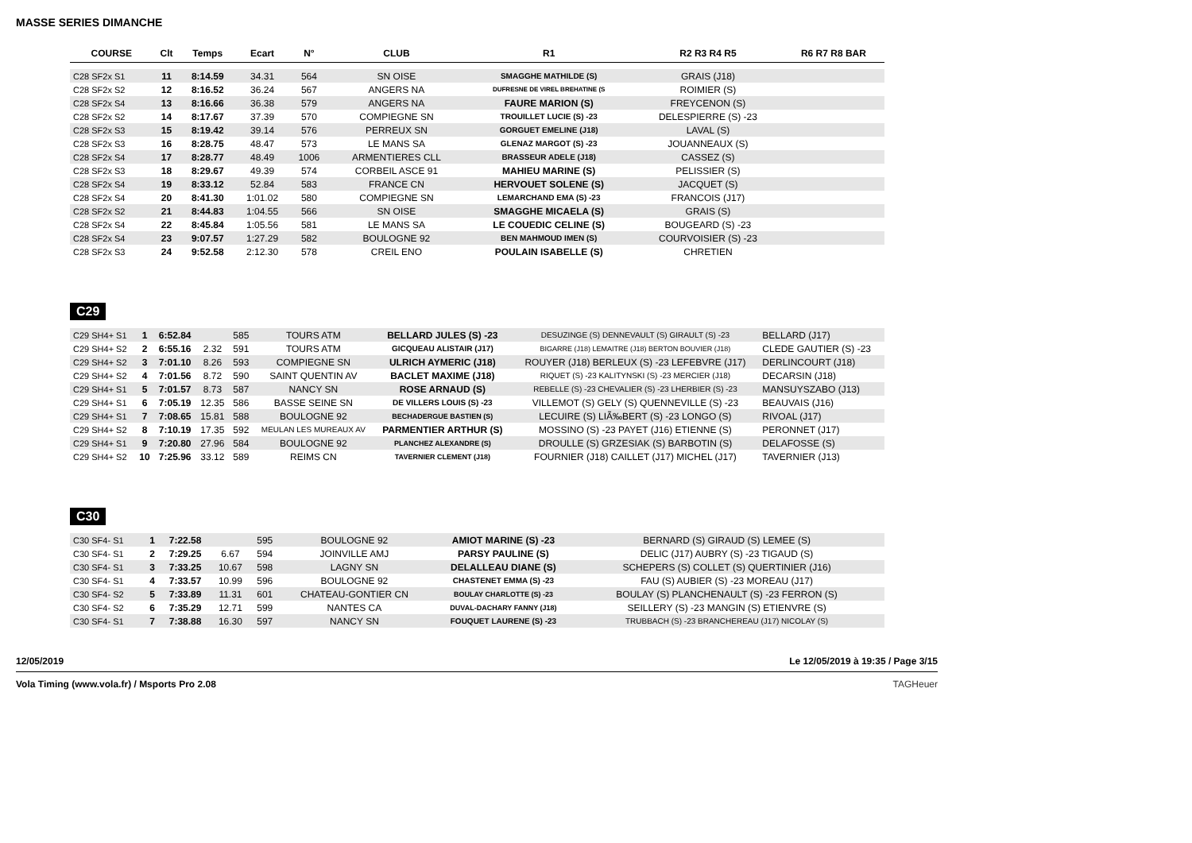MASSE SERIES DIMANCHE
| COURSE | Clt | Temps | Ecart | N° | CLUB | R1 | R2 R3 R4 R5 | R6 R7 R8 BAR |
| --- | --- | --- | --- | --- | --- | --- | --- | --- |
| C28 SF2x S1 | 11 | 8:14.59 | 34.31 | 564 | SN OISE | SMAGGHE MATHILDE (S) | GRAIS (J18) | |
| C28 SF2x S2 | 12 | 8:16.52 | 36.24 | 567 | ANGERS NA | DUFRESNE DE VIREL BREHATINE (S | ROIMIER (S) | |
| C28 SF2x S4 | 13 | 8:16.66 | 36.38 | 579 | ANGERS NA | FAURE MARION (S) | FREYCENON (S) | |
| C28 SF2x S2 | 14 | 8:17.67 | 37.39 | 570 | COMPIEGNE SN | TROUILLET LUCIE (S) -23 | DELESPIERRE (S) -23 | |
| C28 SF2x S3 | 15 | 8:19.42 | 39.14 | 576 | PERREUX SN | GORGUET EMELINE (J18) | LAVAL (S) | |
| C28 SF2x S3 | 16 | 8:28.75 | 48.47 | 573 | LE MANS SA | GLENAZ MARGOT (S) -23 | JOUANNEAUX (S) | |
| C28 SF2x S4 | 17 | 8:28.77 | 48.49 | 1006 | ARMENTIERES CLL | BRASSEUR ADELE (J18) | CASSEZ (S) | |
| C28 SF2x S3 | 18 | 8:29.67 | 49.39 | 574 | CORBEIL ASCE 91 | MAHIEU MARINE (S) | PELISSIER (S) | |
| C28 SF2x S4 | 19 | 8:33.12 | 52.84 | 583 | FRANCE CN | HERVOUET SOLENE (S) | JACQUET (S) | |
| C28 SF2x S4 | 20 | 8:41.30 | 1:01.02 | 580 | COMPIEGNE SN | LEMARCHAND EMA (S) -23 | FRANCOIS (J17) | |
| C28 SF2x S2 | 21 | 8:44.83 | 1:04.55 | 566 | SN OISE | SMAGGHE MICAELA (S) | GRAIS (S) | |
| C28 SF2x S4 | 22 | 8:45.84 | 1:05.56 | 581 | LE MANS SA | LE COUEDIC CELINE (S) | BOUGEARD (S) -23 | |
| C28 SF2x S4 | 23 | 9:07.57 | 1:27.29 | 582 | BOULOGNE 92 | BEN MAHMOUD IMEN (S) | COURVOISIER (S) -23 | |
| C28 SF2x S3 | 24 | 9:52.58 | 2:12.30 | 578 | CREIL ENO | POULAIN ISABELLE (S) | CHRETIEN | |
C29
| C29 SH4+ S1 | 1 | 6:52.84 | | 585 | TOURS ATM | BELLARD JULES (S) -23 | DESUZINGE (S) DENNEVAULT (S) GIRAULT (S) -23 | BELLARD (J17) |
| C29 SH4+ S2 | 2 | 6:55.16 | 2.32 | 591 | TOURS ATM | GICQUEAU ALISTAIR (J17) | BIGARRE (J18) LEMAITRE (J18) BERTON BOUVIER (J18) | CLEDE GAUTIER (S) -23 |
| C29 SH4+ S2 | 3 | 7:01.10 | 8.26 | 593 | COMPIEGNE SN | ULRICH AYMERIC (J18) | ROUYER (J18) BERLEUX (S) -23 LEFEBVRE (J17) | DERLINCOURT (J18) |
| C29 SH4+ S2 | 4 | 7:01.56 | 8.72 | 590 | SAINT QUENTIN AV | BACLET MAXIME (J18) | RIQUET (S) -23 KALITYNSKI (S) -23 MERCIER (J18) | DECARSIN (J18) |
| C29 SH4+ S1 | 5 | 7:01.57 | 8.73 | 587 | NANCY SN | ROSE ARNAUD (S) | REBELLE (S) -23 CHEVALIER (S) -23 LHERBIER (S) -23 | MANSUYSZABO (J13) |
| C29 SH4+ S1 | 6 | 7:05.19 | 12.35 | 586 | BASSE SEINE SN | DE VILLERS LOUIS (S) -23 | VILLEMOT (S) GELY (S) QUENNEVILLE (S) -23 | BEAUVAIS (J16) |
| C29 SH4+ S1 | 7 | 7:08.65 | 15.81 | 588 | BOULOGNE 92 | BECHADERGUE BASTIEN (S) | LECUIRE (S) LIÃ‰BERT (S) -23 LONGO (S) | RIVOAL (J17) |
| C29 SH4+ S2 | 8 | 7:10.19 | 17.35 | 592 | MEULAN LES MUREAUX AV | PARMENTIER ARTHUR (S) | MOSSINO (S) -23 PAYET (J16) ETIENNE (S) | PERONNET (J17) |
| C29 SH4+ S1 | 9 | 7:20.80 | 27.96 | 584 | BOULOGNE 92 | PLANCHEZ ALEXANDRE (S) | DROULLE (S) GRZESIAK (S) BARBOTIN (S) | DELAFOSSE (S) |
| C29 SH4+ S2 | 10 | 7:25.96 | 33.12 | 589 | REIMS CN | TAVERNIER CLEMENT (J18) | FOURNIER (J18) CAILLET (J17) MICHEL (J17) | TAVERNIER (J13) |
C30
| C30 SF4- S1 | 1 | 7:22.58 | | 595 | BOULOGNE 92 | AMIOT MARINE (S) -23 | BERNARD (S) GIRAUD (S) LEMEE (S) | |
| C30 SF4- S1 | 2 | 7:29.25 | 6.67 | 594 | JOINVILLE AMJ | PARSY PAULINE (S) | DELIC (J17) AUBRY (S) -23 TIGAUD (S) | |
| C30 SF4- S1 | 3 | 7:33.25 | 10.67 | 598 | LAGNY SN | DELALLEAU DIANE (S) | SCHEPERS (S) COLLET (S) QUERTINIER (J16) | |
| C30 SF4- S1 | 4 | 7:33.57 | 10.99 | 596 | BOULOGNE 92 | CHASTENET EMMA (S) -23 | FAU (S) AUBIER (S) -23 MOREAU (J17) | |
| C30 SF4- S2 | 5 | 7:33.89 | 11.31 | 601 | CHATEAU-GONTIER CN | BOULAY CHARLOTTE (S) -23 | BOULAY (S) PLANCHENAULT (S) -23 FERRON (S) | |
| C30 SF4- S2 | 6 | 7:35.29 | 12.71 | 599 | NANTES CA | DUVAL-DACHARY FANNY (J18) | SEILLERY (S) -23 MANGIN (S) ETIENVRE (S) | |
| C30 SF4- S1 | 7 | 7:38.88 | 16.30 | 597 | NANCY SN | FOUQUET LAURENE (S) -23 | TRUBBACH (S) -23 BRANCHEREAU (J17) NICOLAY (S) | |
12/05/2019 Le 12/05/2019 à 19:35 / Page 3/15
Vola Timing (www.vola.fr) / Msports Pro 2.08 TAGHeuer